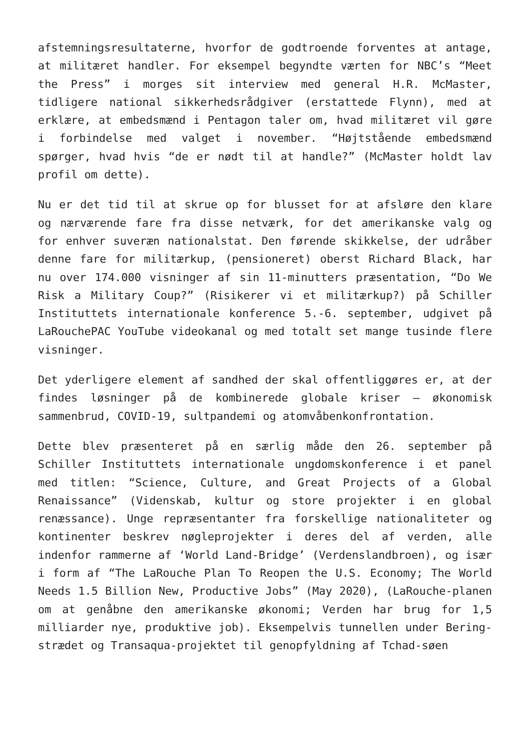afstemningsresultaterne, hvorfor de godtroende forventes at antage, at militæret handler. For eksempel begyndte værten for NBC’s “Meet the Press” i morges sit interview med general H.R. McMaster, tidligere national sikkerhedsrådgiver (erstattede Flynn), med at erklære, at embedsmænd i Pentagon taler om, hvad militæret vil gøre i forbindelse med valget i november. “Højtstående embedsmænd spørger, hvad hvis “de er nødt til at handle?” (McMaster holdt lav profil om dette).
Nu er det tid til at skrue op for blusset for at afsløre den klare og nærværende fare fra disse netværk, for det amerikanske valg og for enhver suveræn nationalstat. Den førende skikkelse, der udråber denne fare for militærkup, (pensioneret) oberst Richard Black, har nu over 174.000 visninger af sin 11-minutters præsentation, “Do We Risk a Military Coup?” (Risikerer vi et militærkup?) på Schiller Instituttets internationale konference 5.-6. september, udgivet på LaRouchePAC YouTube videokanal og med totalt set mange tusinde flere visninger.
Det yderligere element af sandhed der skal offentliggøres er, at der findes løsninger på de kombinerede globale kriser – økonomisk sammenbrud, COVID-19, sultpandemi og atomvåbenkonfrontation.
Dette blev præsenteret på en særlig måde den 26. september på Schiller Instituttets internationale ungdomskonference i et panel med titlen: “Science, Culture, and Great Projects of a Global Renaissance” (Videnskab, kultur og store projekter i en global renæssance). Unge repræsentanter fra forskellige nationaliteter og kontinenter beskrev nøgleprojekter i deres del af verden, alle indenfor rammerne af ‘World Land-Bridge’ (Verdenslandbroen), og især i form af “The LaRouche Plan To Reopen the U.S. Economy; The World Needs 1.5 Billion New, Productive Jobs” (May 2020), (LaRouche-planen om at genåbne den amerikanske økonomi; Verden har brug for 1,5 milliarder nye, produktive job). Eksempelvis tunnellen under Bering-strædet og Transaqua-projektet til genopfyldning af Tchad-søen